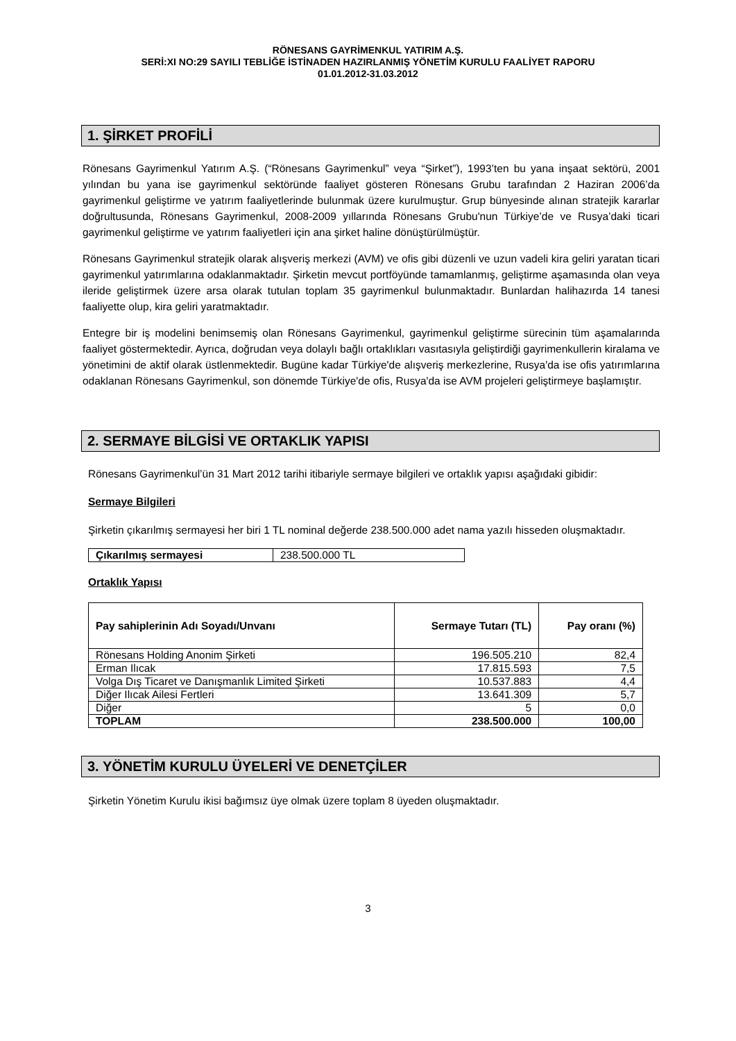RÖNESANS GAYRİMENKUL YATIRIM A.Ş.
SERİ:XI NO:29 SAYILI TEBLİĞE İSTİNADEN HAZIRLANMIŞ YÖNETİM KURULU FAALİYET RAPORU
01.01.2012-31.03.2012
1. ŞİRKET PROFİLİ
Rönesans Gayrimenkul Yatırım A.Ş. (“Rönesans Gayrimenkul” veya “Şirket”), 1993’ten bu yana inşaat sektörü, 2001 yılından bu yana ise gayrimenkul sektöründe faaliyet gösteren Rönesans Grubu tarafından 2 Haziran 2006’da gayrimenkul geliştirme ve yatırım faaliyetlerinde bulunmak üzere kurulmuştur. Grup bünyesinde alınan stratejik kararlar doğrultusunda, Rönesans Gayrimenkul, 2008-2009 yıllarında Rönesans Grubu'nun Türkiye’de ve Rusya’daki ticari gayrimenkul geliştirme ve yatırım faaliyetleri için ana şirket haline dönüştürülmüştür.
Rönesans Gayrimenkul stratejik olarak alışveriş merkezi (AVM) ve ofis gibi düzenli ve uzun vadeli kira geliri yaratan ticari gayrimenkul yatırımlarına odaklanmaktadır. Şirketin mevcut portföyünde tamamlanmış, geliştirme aşamasında olan veya ileride geliştirmek üzere arsa olarak tutulan toplam 35 gayrimenkul bulunmaktadır. Bunlardan halihazırda 14 tanesi faaliyette olup, kira geliri yaratmaktadır.
Entegre bir iş modelini benimsemiş olan Rönesans Gayrimenkul, gayrimenkul geliştirme sürecinin tüm aşamalarında faaliyet göstermektedir. Ayrıca, doğrudan veya dolaylı bağlı ortaklıkları vasıtasıyla geliştirdiği gayrimenkullerin kiralama ve yönetimini de aktif olarak üstlenmektedir. Bugüne kadar Türkiye'de alışveriş merkezlerine, Rusya'da ise ofis yatırımlarına odaklanan Rönesans Gayrimenkul, son dönemde Türkiye'de ofis, Rusya'da ise AVM projeleri geliştirmeye başlamıştır.
2. SERMAYE BİLGİSİ VE ORTAKLIK YAPISI
Rönesans Gayrimenkul’ün 31 Mart 2012 tarihi itibariyle sermaye bilgileri ve ortaklık yapısı aşağıdaki gibidir:
Sermaye Bilgileri
Şirketin çıkarılmış sermayesi her biri 1 TL nominal değerde 238.500.000 adet nama yazılı hisseden oluşmaktadır.
| Çıkarılmış sermayesi | 238.500.000 TL |
Ortaklık Yapısı
| Pay sahiplerinin Adı Soyadı/Unvanı | Sermaye Tutarı (TL) | Pay oranı (%) |
| --- | --- | --- |
| Rönesans Holding Anonim Şirketi | 196.505.210 | 82,4 |
| Erman Ilıcak | 17.815.593 | 7,5 |
| Volga Dış Ticaret ve Danışmanlık Limited Şirketi | 10.537.883 | 4,4 |
| Diğer Ilıcak Ailesi Fertleri | 13.641.309 | 5,7 |
| Diğer | 5 | 0,0 |
| TOPLAM | 238.500.000 | 100,00 |
3. YÖNETİM KURULU ÜYELERİ VE DENETÇİLER
Şirketin Yönetim Kurulu ikisi bağımsız üye olmak üzere toplam 8 üyeden oluşmaktadır.
3